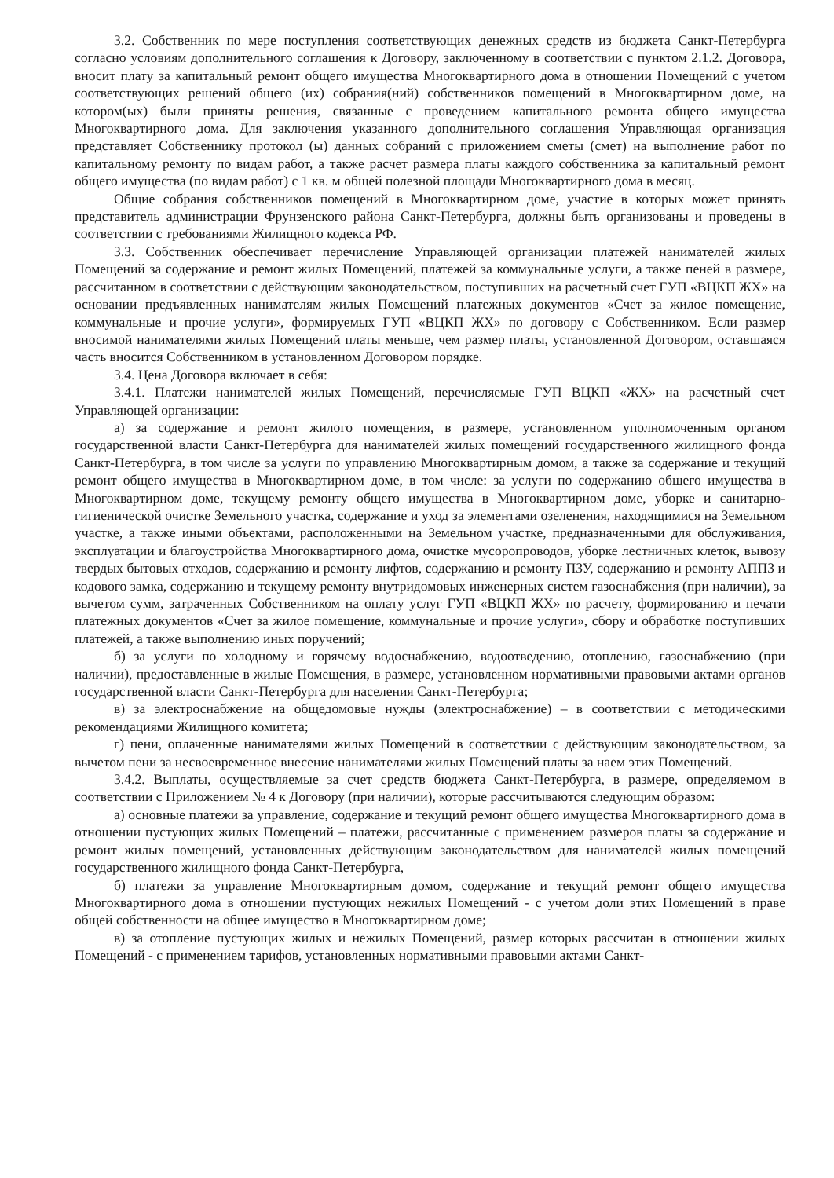3.2. Собственник по мере поступления соответствующих денежных средств из бюджета Санкт-Петербурга согласно условиям дополнительного соглашения к Договору, заключенному в соответствии с пунктом 2.1.2. Договора, вносит плату за капитальный ремонт общего имущества Многоквартирного дома в отношении Помещений с учетом соответствующих решений общего (их) собрания(ний) собственников помещений в Многоквартирном доме, на котором(ых) были приняты решения, связанные с проведением капитального ремонта общего имущества Многоквартирного дома. Для заключения указанного дополнительного соглашения Управляющая организация представляет Собственнику протокол (ы) данных собраний с приложением сметы (смет) на выполнение работ по капитальному ремонту по видам работ, а также расчет размера платы каждого собственника за капитальный ремонт общего имущества (по видам работ) с 1 кв. м общей полезной площади Многоквартирного дома в месяц.
Общие собрания собственников помещений в Многоквартирном доме, участие в которых может принять представитель администрации Фрунзенского района Санкт-Петербурга, должны быть организованы и проведены в соответствии с требованиями Жилищного кодекса РФ.
3.3. Собственник обеспечивает перечисление Управляющей организации платежей нанимателей жилых Помещений за содержание и ремонт жилых Помещений, платежей за коммунальные услуги, а также пеней в размере, рассчитанном в соответствии с действующим законодательством, поступивших на расчетный счет ГУП «ВЦКП ЖХ» на основании предъявленных нанимателям жилых Помещений платежных документов «Счет за жилое помещение, коммунальные и прочие услуги», формируемых ГУП «ВЦКП ЖХ» по договору с Собственником. Если размер вносимой нанимателями жилых Помещений платы меньше, чем размер платы, установленной Договором, оставшаяся часть вносится Собственником в установленном Договором порядке.
3.4. Цена Договора включает в себя:
3.4.1. Платежи нанимателей жилых Помещений, перечисляемые ГУП ВЦКП «ЖХ» на расчетный счет Управляющей организации:
а) за содержание и ремонт жилого помещения, в размере, установленном уполномоченным органом государственной власти Санкт-Петербурга для нанимателей жилых помещений государственного жилищного фонда Санкт-Петербурга, в том числе за услуги по управлению Многоквартирным домом, а также за содержание и текущий ремонт общего имущества в Многоквартирном доме, в том числе: за услуги по содержанию общего имущества в Многоквартирном доме, текущему ремонту общего имущества в Многоквартирном доме, уборке и санитарно-гигиенической очистке Земельного участка, содержание и уход за элементами озеленения, находящимися на Земельном участке, а также иными объектами, расположенными на Земельном участке, предназначенными для обслуживания, эксплуатации и благоустройства Многоквартирного дома, очистке мусоропроводов, уборке лестничных клеток, вывозу твердых бытовых отходов, содержанию и ремонту лифтов, содержанию и ремонту ПЗУ, содержанию и ремонту АППЗ и кодового замка, содержанию и текущему ремонту внутридомовых инженерных систем газоснабжения (при наличии), за вычетом сумм, затраченных Собственником на оплату услуг ГУП «ВЦКП ЖХ» по расчету, формированию и печати платежных документов «Счет за жилое помещение, коммунальные и прочие услуги», сбору и обработке поступивших платежей, а также выполнению иных поручений;
б) за услуги по холодному и горячему водоснабжению, водоотведению, отоплению, газоснабжению (при наличии), предоставленные в жилые Помещения, в размере, установленном нормативными правовыми актами органов государственной власти Санкт-Петербурга для населения Санкт-Петербурга;
в) за электроснабжение на общедомовые нужды (электроснабжение) – в соответствии с методическими рекомендациями Жилищного комитета;
г) пени, оплаченные нанимателями жилых Помещений в соответствии с действующим законодательством, за вычетом пени за несвоевременное внесение нанимателями жилых Помещений платы за наем этих Помещений.
3.4.2. Выплаты, осуществляемые за счет средств бюджета Санкт-Петербурга, в размере, определяемом в соответствии с Приложением № 4 к Договору (при наличии), которые рассчитываются следующим образом:
а) основные платежи за управление, содержание и текущий ремонт общего имущества Многоквартирного дома в отношении пустующих жилых Помещений – платежи, рассчитанные с применением размеров платы за содержание и ремонт жилых помещений, установленных действующим законодательством для нанимателей жилых помещений государственного жилищного фонда Санкт-Петербурга,
б) платежи за управление Многоквартирным домом, содержание и текущий ремонт общего имущества Многоквартирного дома в отношении пустующих нежилых Помещений - с учетом доли этих Помещений в праве общей собственности на общее имущество в Многоквартирном доме;
в) за отопление пустующих жилых и нежилых Помещений, размер которых рассчитан в отношении жилых Помещений - с применением тарифов, установленных нормативными правовыми актами Санкт-